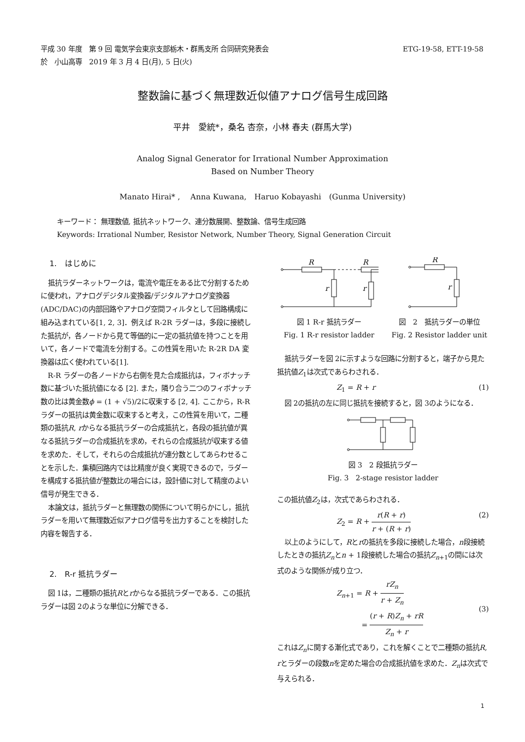ETG-19-58, ETT-19-58 平成 30 年度　第 9 回 電気学会東京支部栃木・群馬支所 合同研究発表会
於　小山高専　2019 年 3 月 4 日(月), 5 日(火)
整数論に基づく無理数近似値アナログ信号生成回路
平井　愛統*，桑名 杏奈，小林 春夫 (群馬大学)
Analog Signal Generator for Irrational Number Approximation
Based on Number Theory
Manato Hirai* ,　 Anna Kuwana,　Haruo Kobayashi　(Gunma University)
キーワード： 無理数値, 抵抗ネットワーク、連分数展開、整数論、信号生成回路
Keywords: Irrational Number, Resistor Network, Number Theory, Signal Generation Circuit
1.　はじめに
抵抗ラダーネットワークは，電流や電圧をある比で分割するために使われ，アナログデジタル変換器/デジタルアナログ変換器(ADC/DAC)の内部回路やアナログ空間フィルタとして回路構成に組み込まれている[1, 2, 3]．例えば R-2R ラダーは，多段に接続した抵抗が，各ノードから見て等価的に一定の抵抗値を持つことを用いて，各ノードで電流を分割する。この性質を用いた R-2R DA 変換器は広く使われている[1].
R-R ラダーの各ノードから右側を見た合成抵抗は，フィボナッチ数に基づいた抵抗値になる [2]. また，隣り合う二つのフィボナッチ数の比は黄金数ϕ = (1 + √5)/2に収束する [2, 4]. ここから，R-R ラダーの抵抗は黄金数に収束すると考え，この性質を用いて，二種類の抵抗R, rからなる抵抗ラダーの合成抵抗と，各段の抵抗値が異なる抵抗ラダーの合成抵抗を求め，それらの合成抵抗が収束する値を求めた．そして，それらの合成抵抗が連分数としてあらわせることを示した．集積回路内では比精度が良く実現できるので，ラダーを構成する抵抗値が整数比の場合には，設計値に対して精度のよい信号が発生できる．
本論文は，抵抗ラダーと無理数の関係について明らかにし，抵抗ラダーを用いて無理数近似アナログ信号を出力することを検討した内容を報告する．
2.　R-r 抵抗ラダー
図 1は，二種類の抵抗Rとrからなる抵抗ラダーである．この抵抗ラダーは図 2のような単位に分解できる．
R
R
r
r
図 1 R-r 抵抗ラダー
Fig. 1 R-r resistor ladder
R
r
図　2　抵抗ラダーの単位
Fig. 2 Resistor ladder unit
抵抗ラダーを図 2に示すような回路に分割すると，端子から見た抵抗値Z<sub>1</sub>は次式であらわされる．
Z<sub>1</sub> = R + r (1)
図 2の抵抗の左に同じ抵抗を接続すると，図 3のようになる．
図 3　2 段抵抗ラダー
Fig. 3　2-stage resistor ladder
この抵抗値Z<sub>2</sub>は，次式であらわされる．
Z<sub>2</sub> = R + r(R + r) r + (R + r) (2)
以上のようにして，Rとrの抵抗を多段に接続した場合，n段接続したときの抵抗Z<sub>n</sub>とn + 1段接続した場合の抵抗Z<sub>n+1</sub>の間には次式のような関係が成り立つ．
Z<sub>n+1</sub> = R + rZ<sub>n</sub> r + Z<sub>n</sub>
= (r + R)Z<sub>n</sub> + rR Z<sub>n</sub> + r (3)
これはZ<sub>n</sub>に関する漸化式であり，これを解くことで二種類の抵抗R, rとラダーの段数nを定めた場合の合成抵抗値を求めた．Z<sub>n</sub>は次式で与えられる．
1